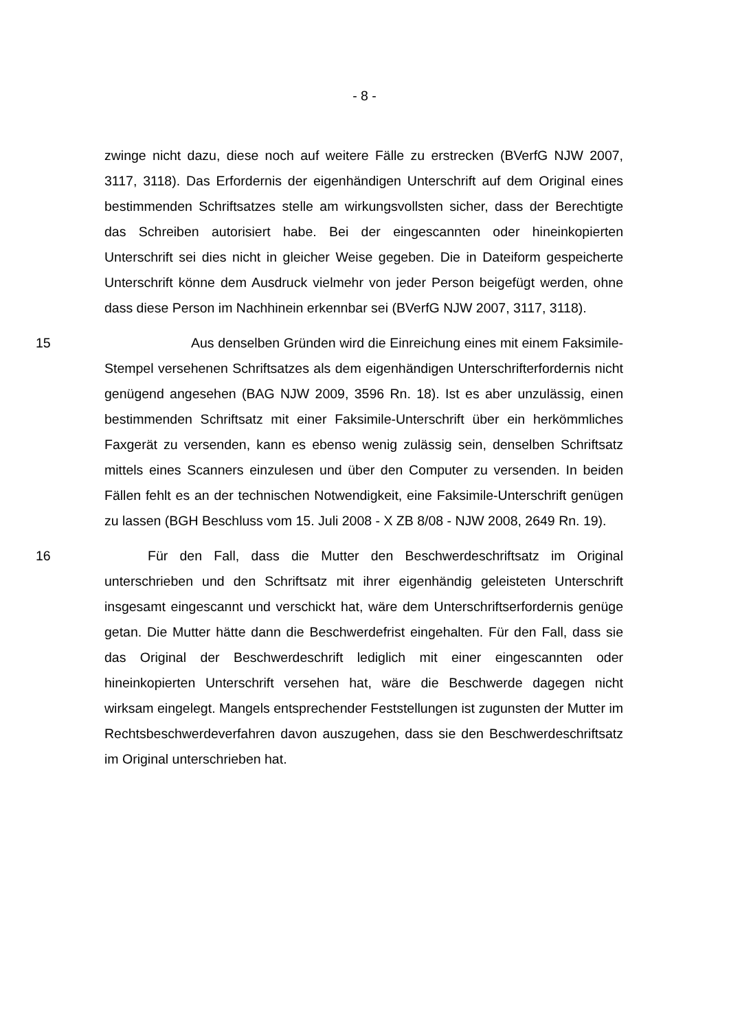- 8 -
zwinge nicht dazu, diese noch auf weitere Fälle zu erstrecken (BVerfG NJW 2007, 3117, 3118). Das Erfordernis der eigenhändigen Unterschrift auf dem Original eines bestimmenden Schriftsatzes stelle am wirkungsvollsten sicher, dass der Berechtigte das Schreiben autorisiert habe. Bei der eingescannten oder hineinkopierten Unterschrift sei dies nicht in gleicher Weise gegeben. Die in Dateiform gespeicherte Unterschrift könne dem Ausdruck vielmehr von jeder Person beigefügt werden, ohne dass diese Person im Nachhinein erkennbar sei (BVerfG NJW 2007, 3117, 3118).
15 Aus denselben Gründen wird die Einreichung eines mit einem Faksimile-Stempel versehenen Schriftsatzes als dem eigenhändigen Unterschrifterfordernis nicht genügend angesehen (BAG NJW 2009, 3596 Rn. 18). Ist es aber unzulässig, einen bestimmenden Schriftsatz mit einer Faksimile-Unterschrift über ein herkömmliches Faxgerät zu versenden, kann es ebenso wenig zulässig sein, denselben Schriftsatz mittels eines Scanners einzulesen und über den Computer zu versenden. In beiden Fällen fehlt es an der technischen Notwendigkeit, eine Faksimile-Unterschrift genügen zu lassen (BGH Beschluss vom 15. Juli 2008 - X ZB 8/08 - NJW 2008, 2649 Rn. 19).
16 Für den Fall, dass die Mutter den Beschwerdeschriftsatz im Original unterschrieben und den Schriftsatz mit ihrer eigenhändig geleisteten Unterschrift insgesamt eingescannt und verschickt hat, wäre dem Unterschriftserfordernis genüge getan. Die Mutter hätte dann die Beschwerdefrist eingehalten. Für den Fall, dass sie das Original der Beschwerdeschrift lediglich mit einer eingescannten oder hineinkopierten Unterschrift versehen hat, wäre die Beschwerde dagegen nicht wirksam eingelegt. Mangels entsprechender Feststellungen ist zugunsten der Mutter im Rechtsbeschwerdeverfahren davon auszugehen, dass sie den Beschwerdeschriftsatz im Original unterschrieben hat.